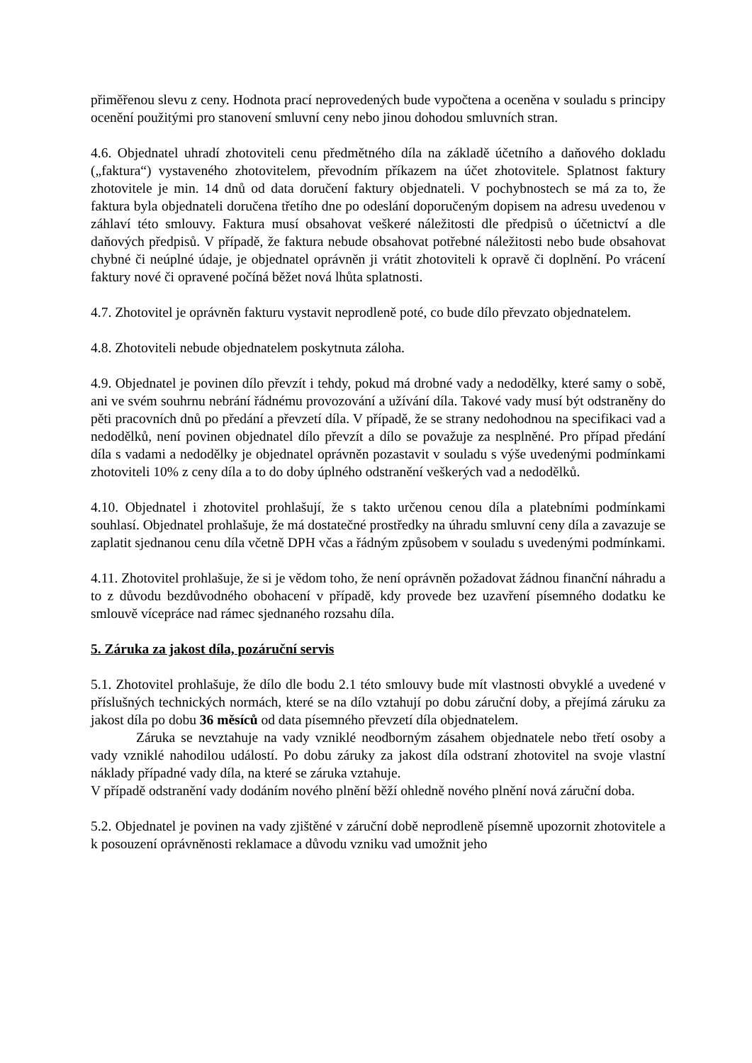přiměřenou slevu z ceny. Hodnota prací neprovedených bude vypočtena a oceněna v souladu s principy ocenění použitými pro stanovení smluvní ceny nebo jinou dohodou smluvních stran.
4.6. Objednatel uhradí zhotoviteli cenu předmětného díla na základě účetního a daňového dokladu („faktura“) vystaveného zhotovitelem, převodním příkazem na účet zhotovitele. Splatnost faktury zhotovitele je min. 14 dnů od data doručení faktury objednateli. V pochybnostech se má za to, že faktura byla objednateli doručena třetího dne po odeslání doporučeným dopisem na adresu uvedenou v záhlaví této smlouvy. Faktura musí obsahovat veškeré náležitosti dle předpisů o účetnictví a dle daňových předpisů. V případě, že faktura nebude obsahovat potřebné náležitosti nebo bude obsahovat chybné či neúplné údaje, je objednatel oprávněn ji vrátit zhotoviteli k opravě či doplnění. Po vrácení faktury nové či opravené počíná běžet nová lhůta splatnosti.
4.7. Zhotovitel je oprávněn fakturu vystavit neprodleně poté, co bude dílo převzato objednatelem.
4.8. Zhotoviteli nebude objednatelem poskytnuta záloha.
4.9. Objednatel je povinen dílo převzít i tehdy, pokud má drobné vady a nedodělky, které samy o sobě, ani ve svém souhrnu nebrání řádnému provozování a užívání díla. Takové vady musí být odstraněny do pěti pracovních dnů po předání a převzetí díla. V případě, že se strany nedohodnou na specifikaci vad a nedodělků, není povinen objednatel dílo převzít a dílo se považuje za nesplněné. Pro případ předání díla s vadami a nedodělky je objednatel oprávněn pozastavit v souladu s výše uvedenými podmínkami zhotoviteli 10% z ceny díla a to do doby úplného odstranění veškerých vad a nedodělků.
4.10. Objednatel i zhotovitel prohlašují, že s takto určenou cenou díla a platebními podmínkami souhlasí. Objednatel prohlašuje, že má dostatečné prostředky na úhradu smluvní ceny díla a zavazuje se zaplatit sjednanou cenu díla včetně DPH včas a řádným způsobem v souladu s uvedenými podmínkami.
4.11. Zhotovitel prohlašuje, že si je vědom toho, že není oprávněn požadovat žádnou finanční náhradu a to z důvodu bezdůvodného obohacení v případě, kdy provede bez uzavření písemného dodatku ke smlouvě vícepráce nad rámec sjednaného rozsahu díla.
5. Záruka za jakost díla, pozáruční servis
5.1. Zhotovitel prohlašuje, že dílo dle bodu 2.1 této smlouvy bude mít vlastnosti obvyklé a uvedené v příslušných technických normách, které se na dílo vztahují po dobu záruční doby, a přejímá záruku za jakost díla po dobu 36 měsíců od data písemného převzetí díla objednatelem.
Záruka se nevztahuje na vady vzniklé neodborným zásahem objednatele nebo třetí osoby a vady vzniklé nahodilou událostí. Po dobu záruky za jakost díla odstraní zhotovitel na svoje vlastní náklady případné vady díla, na které se záruka vztahuje.
V případě odstranění vady dodáním nového plnění běží ohledně nového plnění nová záruční doba.
5.2. Objednatel je povinen na vady zjištěné v záruční době neprodleně písemně upozornit zhotovitele a k posouzení oprávněnosti reklamace a důvodu vzniku vad umožnit jeho